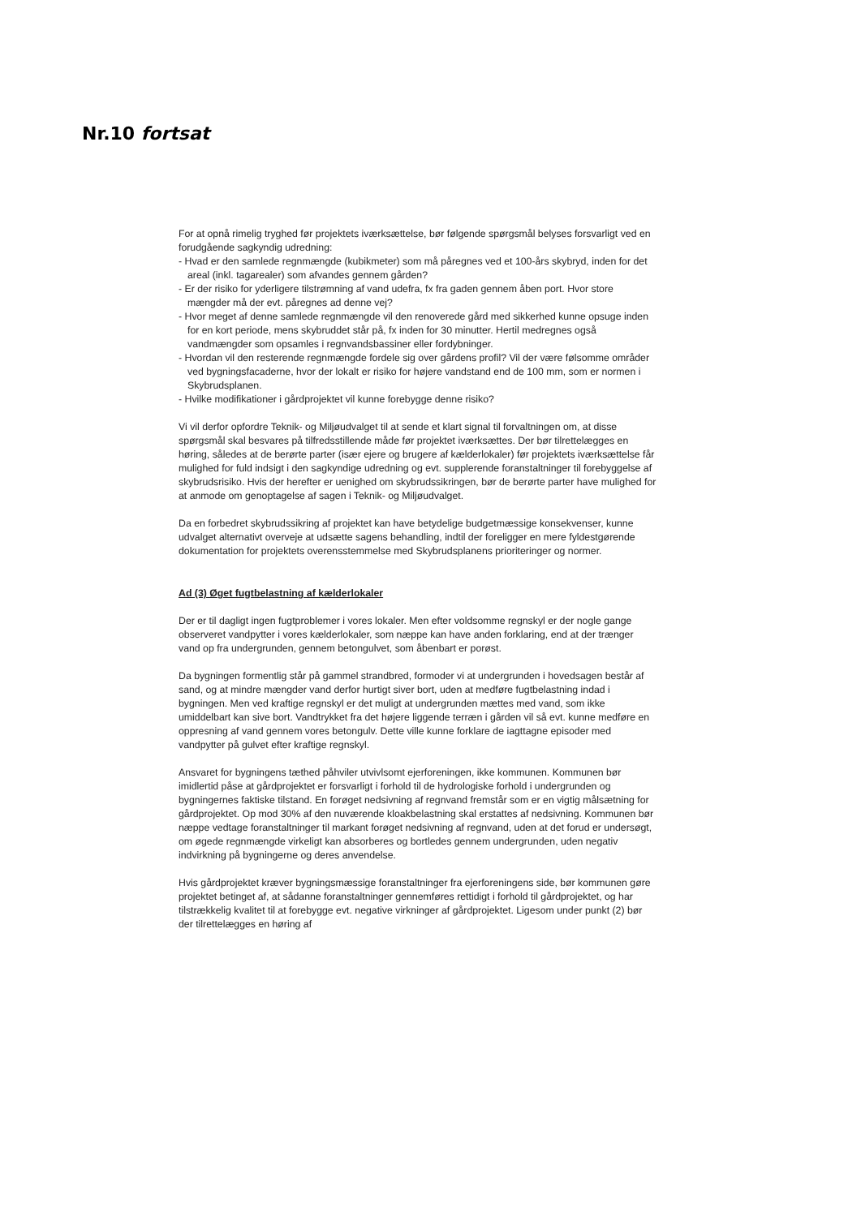Nr.10 fortsat
For at opnå rimelig tryghed før projektets iværksættelse, bør følgende spørgsmål belyses forsvarligt ved en forudgående sagkyndig udredning:
- Hvad er den samlede regnmængde (kubikmeter) som må påregnes ved et 100-års skybryd, inden for det areal (inkl. tagarealer) som afvandes gennem gården?
- Er der risiko for yderligere tilstrømning af vand udefra, fx fra gaden gennem åben port. Hvor store mængder må der evt. påregnes ad denne vej?
- Hvor meget af denne samlede regnmængde vil den renoverede gård med sikkerhed kunne opsuge inden for en kort periode, mens skybruddet står på, fx inden for 30 minutter. Hertil medregnes også vandmængder som opsamles i regnvandsbassiner eller fordybninger.
- Hvordan vil den resterende regnmængde fordele sig over gårdens profil? Vil der være følsomme områder ved bygningsfacaderne, hvor der lokalt er risiko for højere vandstand end de 100 mm, som er normen i Skybrudsplanen.
- Hvilke modifikationer i gårdprojektet vil kunne forebygge denne risiko?
Vi vil derfor opfordre Teknik- og Miljøudvalget til at sende et klart signal til forvaltningen om, at disse spørgsmål skal besvares på tilfredsstillende måde før projektet iværksættes. Der bør tilrettelægges en høring, således at de berørte parter (især ejere og brugere af kælderlokaler) før projektets iværksættelse får mulighed for fuld indsigt i den sagkyndige udredning og evt. supplerende foranstaltninger til forebyggelse af skybrudsrisiko. Hvis der herefter er uenighed om skybrudssikringen, bør de berørte parter have mulighed for at anmode om genoptagelse af sagen i Teknik- og Miljøudvalget.
Da en forbedret skybrudssikring af projektet kan have betydelige budgetmæssige konsekvenser, kunne udvalget alternativt overveje at udsætte sagens behandling, indtil der foreligger en mere fyldestgørende dokumentation for projektets overensstemmelse med Skybrudsplanens prioriteringer og normer.
Ad (3) Øget fugtbelastning af kælderlokaler
Der er til dagligt ingen fugtproblemer i vores lokaler. Men efter voldsomme regnskyl er der nogle gange observeret vandpytter i vores kælderlokaler, som næppe kan have anden forklaring, end at der trænger vand op fra undergrunden, gennem betongulvet, som åbenbart er porøst.
Da bygningen formentlig står på gammel strandbred, formoder vi at undergrunden i hovedsagen består af sand, og at mindre mængder vand derfor hurtigt siver bort, uden at medføre fugtbelastning indad i bygningen. Men ved kraftige regnskyl er det muligt at undergrunden mættes med vand, som ikke umiddelbart kan sive bort. Vandtrykket fra det højere liggende terræn i gården vil så evt. kunne medføre en oppresning af vand gennem vores betongulv. Dette ville kunne forklare de iagttagne episoder med vandpytter på gulvet efter kraftige regnskyl.
Ansvaret for bygningens tæthed påhviler utvivlsomt ejerforeningen, ikke kommunen. Kommunen bør imidlertid påse at gårdprojektet er forsvarligt i forhold til de hydrologiske forhold i undergrunden og bygningernes faktiske tilstand. En forøget nedsivning af regnvand fremstår som er en vigtig målsætning for gårdprojektet. Op mod 30% af den nuværende kloakbelastning skal erstattes af nedsivning. Kommunen bør næppe vedtage foranstaltninger til markant forøget nedsivning af regnvand, uden at det forud er undersøgt, om øgede regnmængde virkeligt kan absorberes og bortledes gennem undergrunden, uden negativ indvirkning på bygningerne og deres anvendelse.
Hvis gårdprojektet kræver bygningsmæssige foranstaltninger fra ejerforeningens side, bør kommunen gøre projektet betinget af, at sådanne foranstaltninger gennemføres rettidigt i forhold til gårdprojektet, og har tilstrækkelig kvalitet til at forebygge evt. negative virkninger af gårdprojektet. Ligesom under punkt (2) bør der tilrettelægges en høring af